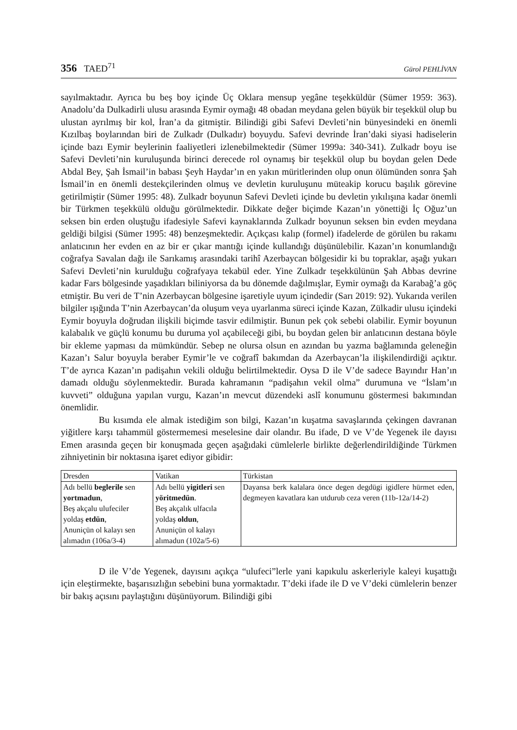356 TAED<sup>71</sup>
Gürol PEHLİVAN
sayılmaktadır. Ayrıca bu beş boy içinde Üç Oklara mensup yegâne teşekküldür (Sümer 1959: 363). Anadolu’da Dulkadirli ulusu arasında Eymir oymağı 48 obadan meydana gelen büyük bir teşekkül olup bu ulustan ayrılmış bir kol, İran’a da gitmiştir. Bilindiği gibi Safevi Devleti’nin bünyesindeki en önemli Kızılbaş boylarından biri de Zulkadr (Dulkadır) boyuydu. Safevi devrinde İran’daki siyasi hadiselerin içinde bazı Eymir beylerinin faaliyetleri izlenebilmektedir (Sümer 1999a: 340-341). Zulkadr boyu ise Safevi Devleti’nin kuruluşunda birinci derecede rol oynamış bir teşekkül olup bu boydan gelen Dede Abdal Bey, Şah İsmail’in babası Şeyh Haydar’ın en yakın müritlerinden olup onun ölümünden sonra Şah İsmail’in en önemli destekçilerinden olmuş ve devletin kuruluşunu müteakip korucu başılık görevine getirilmiştir (Sümer 1995: 48). Zulkadr boyunun Safevi Devleti içinde bu devletin yıkılışına kadar önemli bir Türkmen teşekkülü olduğu görülmektedir. Dikkate değer biçimde Kazan’ın yönettiği İç Oğuz’un seksen bin erden oluştuğu ifadesiyle Safevi kaynaklarında Zulkadr boyunun seksen bin evden meydana geldiği bilgisi (Sümer 1995: 48) benzeşmektedir. Açıkçası kalıp (formel) ifadelerde de görülen bu rakamı anlatıcının her evden en az bir er çıkar mantığı içinde kullandığı düşünülebilir. Kazan’ın konumlandığı coğrafya Savalan dağı ile Sarıkamış arasındaki tarihî Azerbaycan bölgesidir ki bu topraklar, aşağı yukarı Safevi Devleti’nin kurulduğu coğrafyaya tekabül eder. Yine Zulkadr teşekkülünün Şah Abbas devrine kadar Fars bölgesinde yaşadıkları biliniyorsa da bu dönemde dağılmışlar, Eymir oymağı da Karabağ’a göç etmiştir. Bu veri de T’nin Azerbaycan bölgesine işaretiyle uyum içindedir (Sarı 2019: 92). Yukarıda verilen bilgiler ışığında T’nin Azerbaycan’da oluşum veya uyarlanma süreci içinde Kazan, Zülkadir ulusu içindeki Eymir boyuyla doğrudan ilişkili biçimde tasvir edilmiştir. Bunun pek çok sebebi olabilir. Eymir boyunun kalabalık ve güçlü konumu bu duruma yol açabileceği gibi, bu boydan gelen bir anlatıcının destana böyle bir ekleme yapması da mümkündür. Sebep ne olursa olsun en azından bu yazma bağlamında geleneğin Kazan’ı Salur boyuyla beraber Eymir’le ve coğrafî bakımdan da Azerbaycan’la ilişkilendirdiği açıktır. T’de ayrıca Kazan’ın padişahın vekili olduğu belirtilmektedir. Oysa D ile V’de sadece Bayındır Han’ın damadı olduğu söylenmektedir. Burada kahramanın “padişahın vekil olma” durumuna ve “İslam’ın kuvveti” olduğuna yapılan vurgu, Kazan’ın mevcut düzendeki aslî konumunu göstermesi bakımından önemlidir.
Bu kısımda ele almak istediğim son bilgi, Kazan’ın kuşatma savaşlarında çekingen davranan yiğitlere karşı tahammül göstermemesi meselesine dair olandır. Bu ifade, D ve V’de Yegenek ile dayısı Emen arasında geçen bir konuşmada geçen aşağıdaki cümlelerle birlikte değerlendirildiğinde Türkmen zihniyetinin bir noktasına işaret ediyor gibidir:
| Dresden | Vatikan | Türkistan |
| --- | --- | --- |
| Adı bellü beglerile sen yortmadun , Beş akçalu ulufeciler yoldaş etdün , Anuniçün ol kalayı sen alımadın (106a/3-4) | Adı bellü yigitleri sen yöritmedün . Beş akçalık ulfacıla yoldaş oldun , Anuniçün ol kalayı alımadun (102a/5-6) | Dayansa berk kalalara önce degen degdügi igidlere hürmet eden, degmeyen kavatlara kan utdurub ceza veren (11b-12a/14-2) |
D ile V’de Yegenek, dayısını açıkça “ulufeci”lerle yani kapıkulu askerleriyle kaleyi kuşattığı için eleştirmekte, başarısızlığın sebebini buna yormaktadır. T’deki ifade ile D ve V’deki cümlelerin benzer bir bakış açısını paylaştığını düşünüyorum. Bilindiği gibi